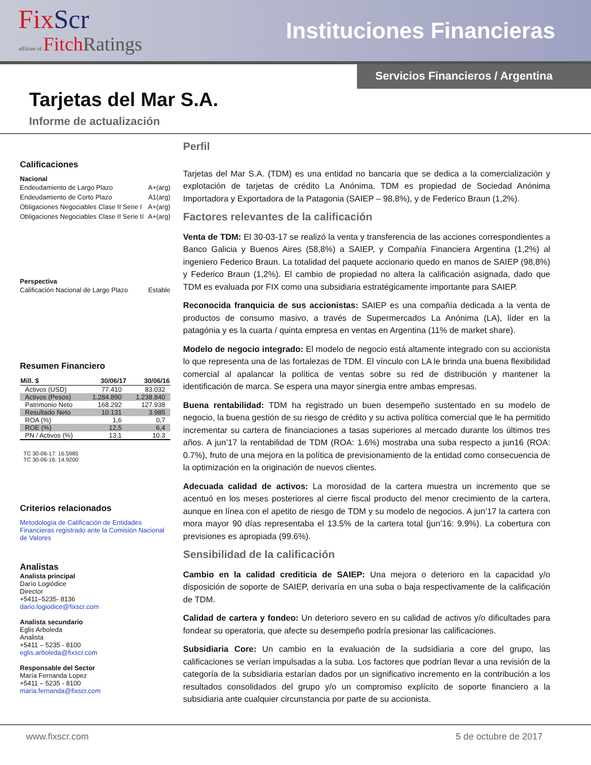FixScr
affiliate of FitchRatings
Instituciones Financieras
Servicios Financieros / Argentina
Tarjetas del Mar S.A.
Informe de actualización
Calificaciones
Nacional
Endeudamiento de Largo Plazo A+(arg)
Endeudamiento de Corto Plazo A1(arg)
Obligaciones Negociables Clase II Serie I A+(arg)
Obligaciones Negociables Clase II Serie II A+(arg)
Perspectiva
Calificación Nacional de Largo Plazo Estable
Resumen Financiero
| Mill. $ | 30/06/17 | 30/06/16 |
| --- | --- | --- |
| Activos (USD) | 77.410 | 83.032 |
| Activos (Pesos) | 1.284.890 | 1.238.840 |
| Patrimonio Neto | 168.292 | 127.938 |
| Resultado Neto | 10.131 | 3.985 |
| ROA (%) | 1,6 | 0,7 |
| ROE (%) | 12,5 | 6,4 |
| PN / Activos (%) | 13,1 | 10.3 |
TC 30-06-17: 16.5985
TC 30-06-16: 14.9200
Criterios relacionados
Metodología de Calificación de Entidades Financieras registrado ante la Comisión Nacional de Valores
Analistas
Analista principal
Darío Logiódice
Director
+5411–5235- 8136
dario.logiodice@fixscr.com
Analista secundario
Eglis Arboleda
Analista
+5411 – 5235 - 8100
eglis.arboleda@fixscr.com
Responsable del Sector
María Fernanda Lopez
+5411 – 5235 - 8100
maria.fernanda@fixscr.com
Perfil
Tarjetas del Mar S.A. (TDM) es una entidad no bancaria que se dedica a la comercialización y explotación de tarjetas de crédito La Anónima. TDM es propiedad de Sociedad Anónima Importadora y Exportadora de la Patagonia (SAIEP – 98,8%), y de Federico Braun (1,2%).
Factores relevantes de la calificación
Venta de TDM: El 30-03-17 se realizó la venta y transferencia de las acciones correspondientes a Banco Galicia y Buenos Aires (58,8%) a SAIEP, y Compañía Financiera Argentina (1,2%) al ingeniero Federico Braun. La totalidad del paquete accionario quedo en manos de SAIEP (98,8%) y Federico Braun (1,2%). El cambio de propiedad no altera la calificación asignada, dado que TDM es evaluada por FIX como una subsidiaria estratégicamente importante para SAIEP.
Reconocida franquicia de sus accionistas: SAIEP es una compañía dedicada a la venta de productos de consumo masivo, a través de Supermercados La Anónima (LA), líder en la patagónia y es la cuarta / quinta empresa en ventas en Argentina (11% de market share).
Modelo de negocio integrado: El modelo de negocio está altamente integrado con su accionista lo que representa una de las fortalezas de TDM. El vínculo con LA le brinda una buena flexibilidad comercial al apalancar la política de ventas sobre su red de distribución y mantener la identificación de marca. Se espera una mayor sinergia entre ambas empresas.
Buena rentabilidad: TDM ha registrado un buen desempeño sustentado en su modelo de negocio, la buena gestión de su riesgo de crédito y su activa política comercial que le ha permitido incrementar su cartera de financiaciones a tasas superiores al mercado durante los últimos tres años. A jun’17 la rentabilidad de TDM (ROA: 1.6%) mostraba una suba respecto a jun16 (ROA: 0.7%), fruto de una mejora en la política de previsionamiento de la entidad como consecuencia de la optimización en la originación de nuevos clientes.
Adecuada calidad de activos: La morosidad de la cartera muestra un incremento que se acentuó en los meses posteriores al cierre fiscal producto del menor crecimiento de la cartera, aunque en línea con el apetito de riesgo de TDM y su modelo de negocios. A jun’17 la cartera con mora mayor 90 días representaba el 13.5% de la cartera total (jun’16: 9.9%). La cobertura con previsiones es apropiada (99.6%).
Sensibilidad de la calificación
Cambio en la calidad crediticia de SAIEP: Una mejora o deterioro en la capacidad y/o disposición de soporte de SAIEP, derivaría en una suba o baja respectivamente de la calificación de TDM.
Calidad de cartera y fondeo: Un deterioro severo en su calidad de activos y/o dificultades para fondear su operatoria, que afecte su desempeño podría presionar las calificaciones.
Subsidiaria Core: Un cambio en la evaluación de la sudsidiaria a core del grupo, las calificaciones se verían impulsadas a la suba. Los factores que podrían llevar a una revisión de la categoría de la subsidiaria estarían dados por un significativo incremento en la contribución a los resultados consolidados del grupo y/o un compromiso explícito de soporte financiero a la subsidiaria ante cualquier circunstancia por parte de su accionista.
www.fixscr.com 5 de octubre de 2017